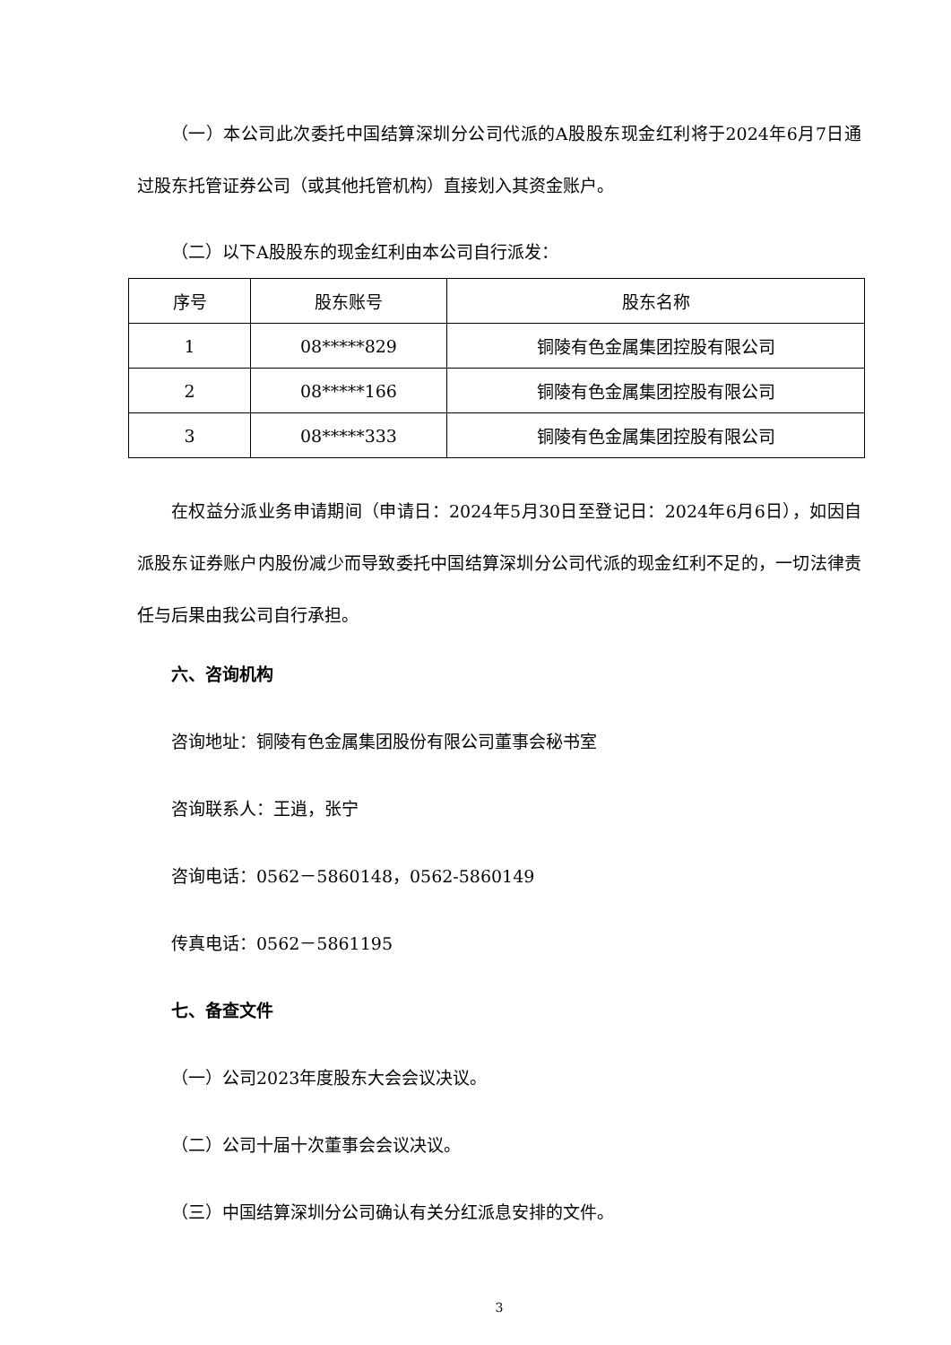（一）本公司此次委托中国结算深圳分公司代派的A股股东现金红利将于2024年6月7日通过股东托管证券公司（或其他托管机构）直接划入其资金账户。
（二）以下A股股东的现金红利由本公司自行派发：
| 序号 | 股东账号 | 股东名称 |
| --- | --- | --- |
| 1 | 08*****829 | 铜陵有色金属集团控股有限公司 |
| 2 | 08*****166 | 铜陵有色金属集团控股有限公司 |
| 3 | 08*****333 | 铜陵有色金属集团控股有限公司 |
在权益分派业务申请期间（申请日：2024年5月30日至登记日：2024年6月6日），如因自派股东证券账户内股份减少而导致委托中国结算深圳分公司代派的现金红利不足的，一切法律责任与后果由我公司自行承担。
六、咨询机构
咨询地址：铜陵有色金属集团股份有限公司董事会秘书室
咨询联系人：王逍，张宁
咨询电话：0562－5860148，0562-5860149
传真电话：0562－5861195
七、备查文件
（一）公司2023年度股东大会会议决议。
（二）公司十届十次董事会会议决议。
（三）中国结算深圳分公司确认有关分红派息安排的文件。
3